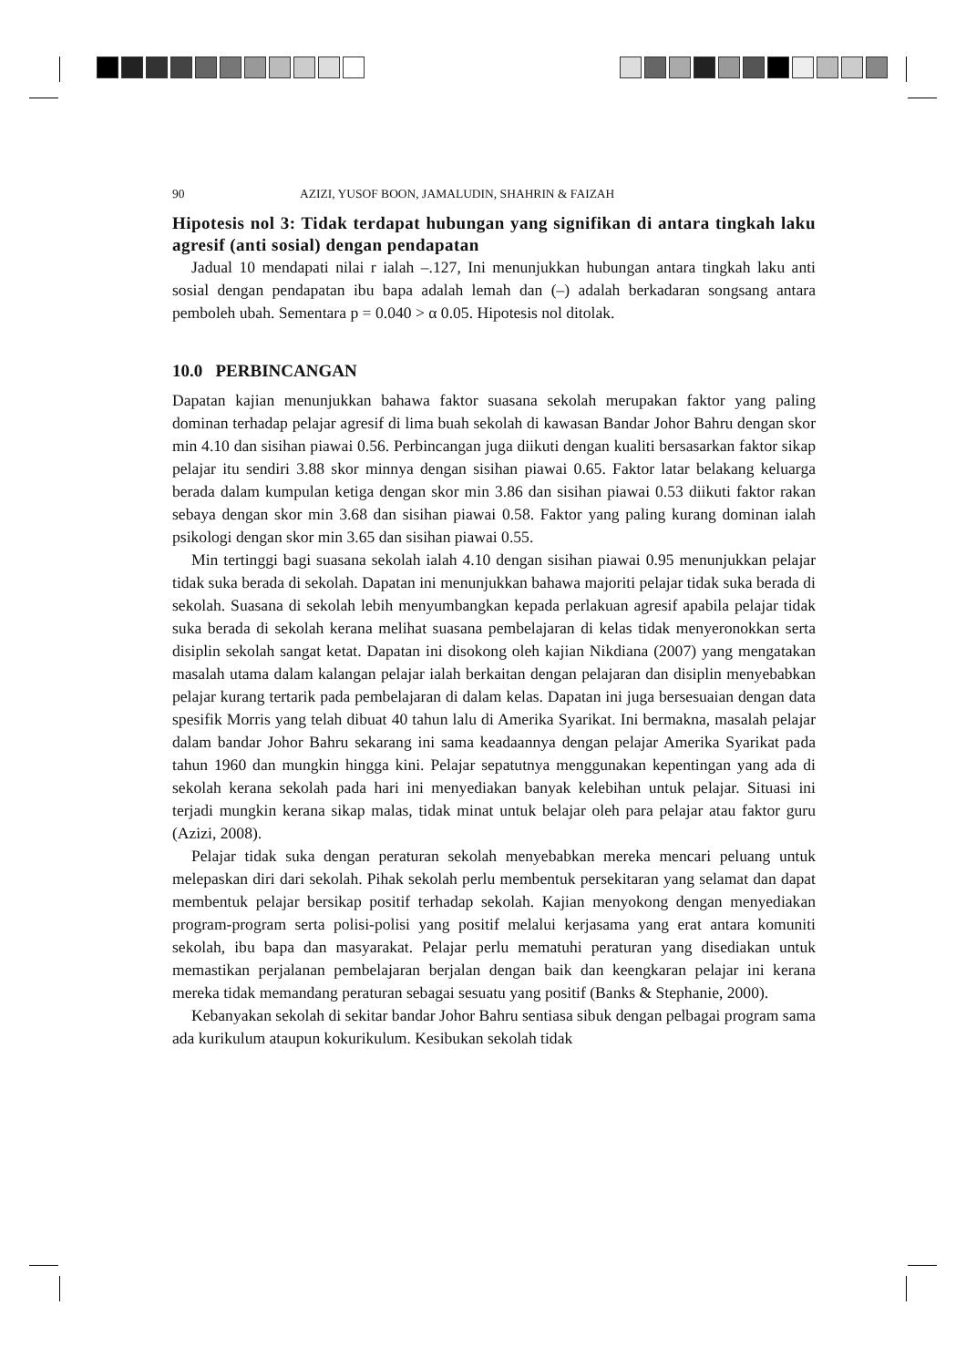90 AZIZI, YUSOF BOON, JAMALUDIN, SHAHRIN & FAIZAH
Hipotesis nol 3: Tidak terdapat hubungan yang signifikan di antara tingkah laku agresif (anti sosial) dengan pendapatan
Jadual 10 mendapati nilai r ialah –.127, Ini menunjukkan hubungan antara tingkah laku anti sosial dengan pendapatan ibu bapa adalah lemah dan (–) adalah berkadaran songsang antara pemboleh ubah. Sementara p = 0.040 > α 0.05. Hipotesis nol ditolak.
10.0 PERBINCANGAN
Dapatan kajian menunjukkan bahawa faktor suasana sekolah merupakan faktor yang paling dominan terhadap pelajar agresif di lima buah sekolah di kawasan Bandar Johor Bahru dengan skor min 4.10 dan sisihan piawai 0.56. Perbincangan juga diikuti dengan kualiti bersasarkan faktor sikap pelajar itu sendiri 3.88 skor minnya dengan sisihan piawai 0.65. Faktor latar belakang keluarga berada dalam kumpulan ketiga dengan skor min 3.86 dan sisihan piawai 0.53 diikuti faktor rakan sebaya dengan skor min 3.68 dan sisihan piawai 0.58. Faktor yang paling kurang dominan ialah psikologi dengan skor min 3.65 dan sisihan piawai 0.55.
Min tertinggi bagi suasana sekolah ialah 4.10 dengan sisihan piawai 0.95 menunjukkan pelajar tidak suka berada di sekolah. Dapatan ini menunjukkan bahawa majoriti pelajar tidak suka berada di sekolah. Suasana di sekolah lebih menyumbangkan kepada perlakuan agresif apabila pelajar tidak suka berada di sekolah kerana melihat suasana pembelajaran di kelas tidak menyeronokkan serta disiplin sekolah sangat ketat. Dapatan ini disokong oleh kajian Nikdiana (2007) yang mengatakan masalah utama dalam kalangan pelajar ialah berkaitan dengan pelajaran dan disiplin menyebabkan pelajar kurang tertarik pada pembelajaran di dalam kelas. Dapatan ini juga bersesuaian dengan data spesifik Morris yang telah dibuat 40 tahun lalu di Amerika Syarikat. Ini bermakna, masalah pelajar dalam bandar Johor Bahru sekarang ini sama keadaannya dengan pelajar Amerika Syarikat pada tahun 1960 dan mungkin hingga kini. Pelajar sepatutnya menggunakan kepentingan yang ada di sekolah kerana sekolah pada hari ini menyediakan banyak kelebihan untuk pelajar. Situasi ini terjadi mungkin kerana sikap malas, tidak minat untuk belajar oleh para pelajar atau faktor guru (Azizi, 2008).
Pelajar tidak suka dengan peraturan sekolah menyebabkan mereka mencari peluang untuk melepaskan diri dari sekolah. Pihak sekolah perlu membentuk persekitaran yang selamat dan dapat membentuk pelajar bersikap positif terhadap sekolah. Kajian menyokong dengan menyediakan program-program serta polisi-polisi yang positif melalui kerjasama yang erat antara komuniti sekolah, ibu bapa dan masyarakat. Pelajar perlu mematuhi peraturan yang disediakan untuk memastikan perjalanan pembelajaran berjalan dengan baik dan keengkaran pelajar ini kerana mereka tidak memandang peraturan sebagai sesuatu yang positif (Banks & Stephanie, 2000).
Kebanyakan sekolah di sekitar bandar Johor Bahru sentiasa sibuk dengan pelbagai program sama ada kurikulum ataupun kokurikulum. Kesibukan sekolah tidak